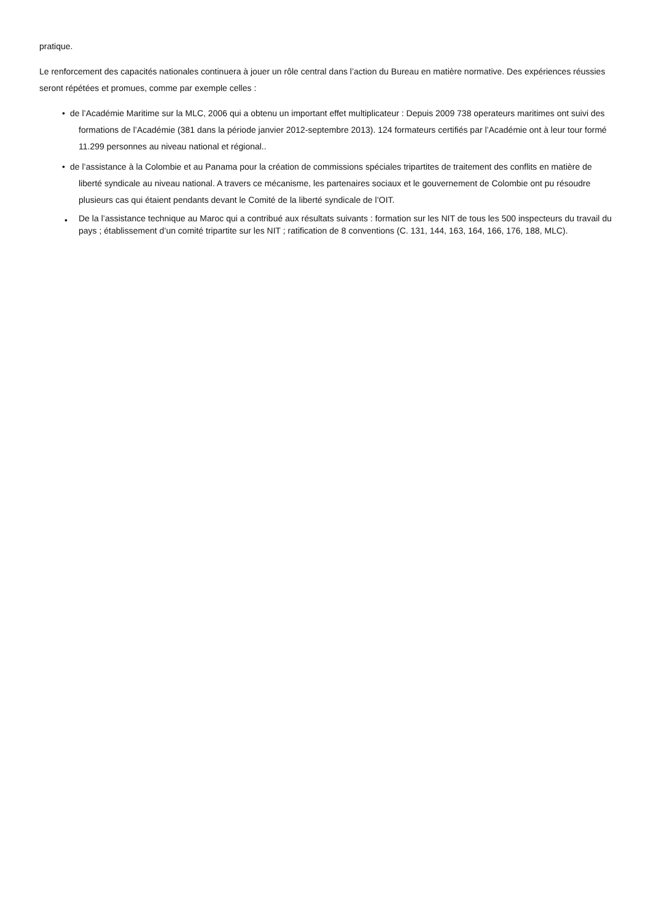pratique.
Le renforcement des capacités nationales continuera à jouer un rôle central dans l’action du Bureau en matière normative. Des expériences réussies seront répétées et promues, comme par exemple celles :
• de l’Académie Maritime sur la MLC, 2006 qui a obtenu un important effet multiplicateur : Depuis 2009 738 operateurs maritimes ont suivi des formations de l’Académie (381 dans la période janvier 2012-septembre 2013). 124 formateurs certifiés par l’Académie ont à leur tour formé 11.299 personnes au niveau national et régional..
• de l’assistance à la Colombie et au Panama pour la création de commissions spéciales tripartites de traitement des conflits en matière de liberté syndicale au niveau national. A travers ce mécanisme, les partenaires sociaux et le gouvernement de Colombie ont pu résoudre plusieurs cas qui étaient pendants devant le Comité de la liberté syndicale de l’OIT.
• De la l’assistance technique au Maroc qui a contribué aux résultats suivants : formation sur les NIT de tous les 500 inspecteurs du travail du pays ; établissement d’un comité tripartite sur les NIT ; ratification de 8 conventions (C. 131, 144, 163, 164, 166, 176, 188, MLC).